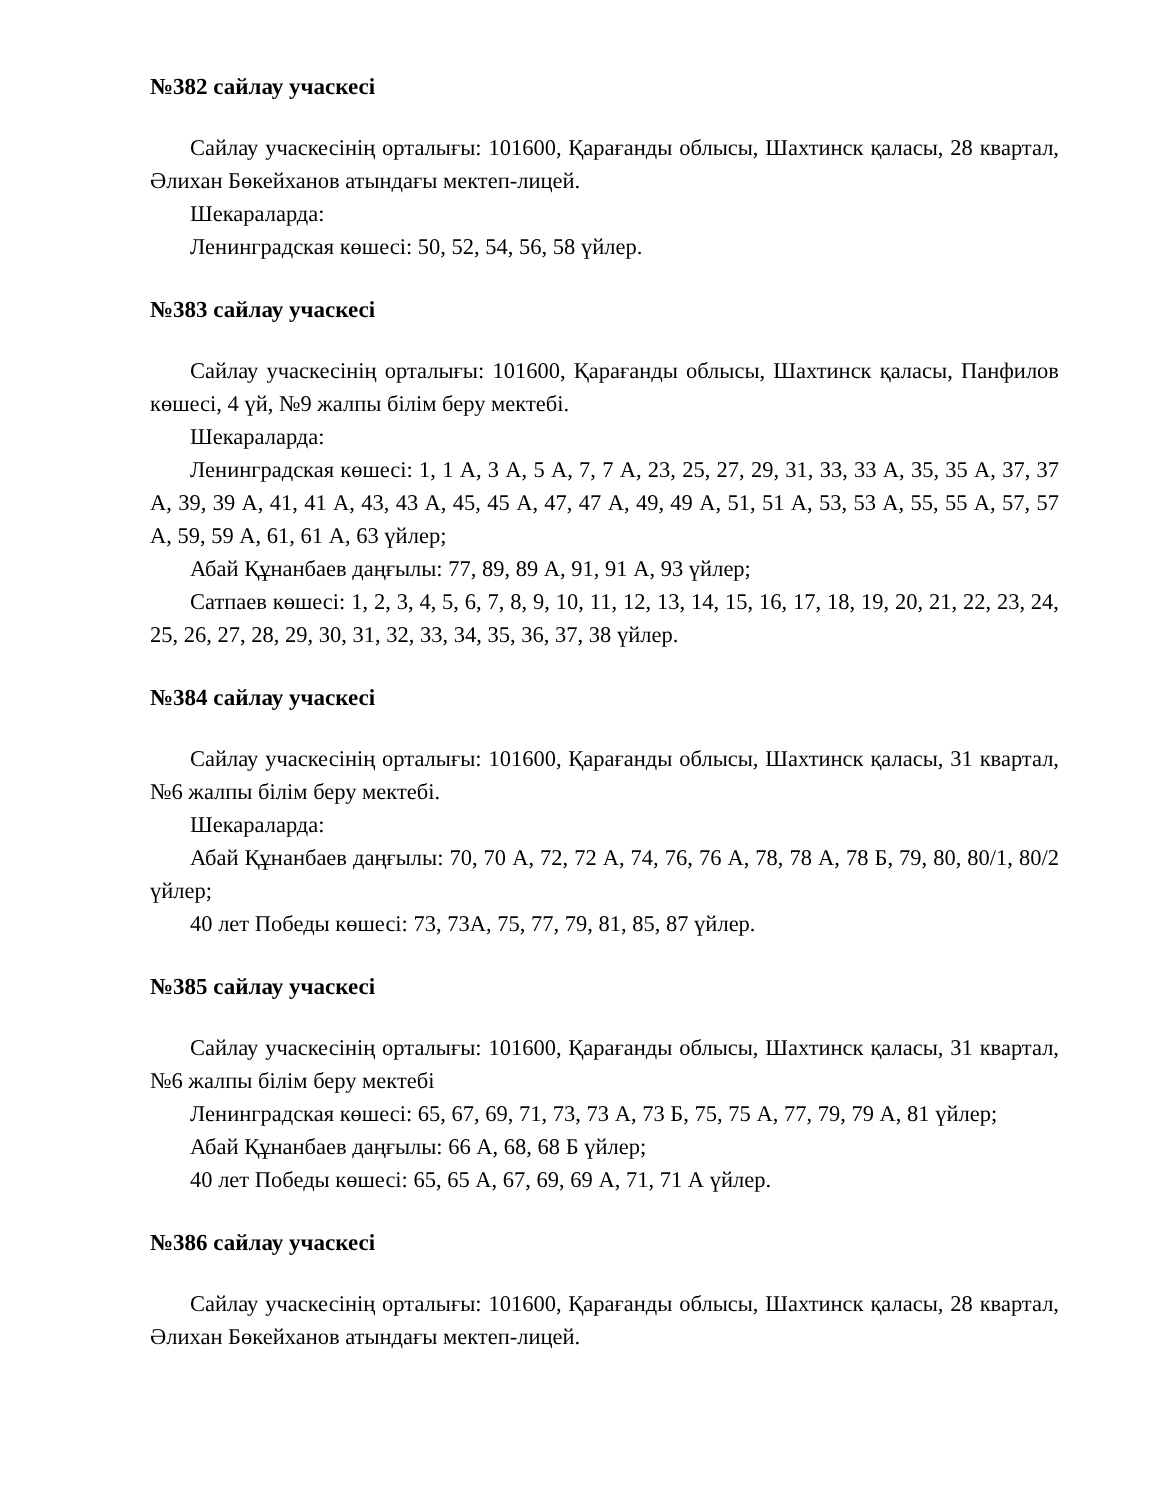№382 сайлау учаскесі
Сайлау учаскесінің орталығы: 101600, Қарағанды облысы, Шахтинск қаласы, 28 квартал, Әлихан Бөкейханов атындағы мектеп-лицей.
Шекараларда:
Ленинградская көшесі: 50, 52, 54, 56, 58 үйлер.
№383 сайлау учаскесі
Сайлау учаскесінің орталығы: 101600, Қарағанды облысы, Шахтинск қаласы, Панфилов көшесі, 4 үй, №9 жалпы білім беру мектебі.
Шекараларда:
Ленинградская көшесі: 1, 1 А, 3 А, 5 А, 7, 7 А, 23, 25, 27, 29, 31, 33, 33 А, 35, 35 А, 37, 37 А, 39, 39 А, 41, 41 А, 43, 43 А, 45, 45 А, 47, 47 А, 49, 49 А, 51, 51 А, 53, 53 А, 55, 55 А, 57, 57 А, 59, 59 А, 61, 61 А, 63 үйлер;
Абай Құнанбаев даңғылы: 77, 89, 89 А, 91, 91 А, 93 үйлер;
Сатпаев көшесі: 1, 2, 3, 4, 5, 6, 7, 8, 9, 10, 11, 12, 13, 14, 15, 16, 17, 18, 19, 20, 21, 22, 23, 24, 25, 26, 27, 28, 29, 30, 31, 32, 33, 34, 35, 36, 37, 38 үйлер.
№384 сайлау учаскесі
Сайлау учаскесінің орталығы: 101600, Қарағанды облысы, Шахтинск қаласы, 31 квартал, №6 жалпы білім беру мектебі.
Шекараларда:
Абай Құнанбаев даңғылы: 70, 70 А, 72, 72 А, 74, 76, 76 А, 78, 78 А, 78 Б, 79, 80, 80/1, 80/2 үйлер;
40 лет Победы көшесі: 73, 73А, 75, 77, 79, 81, 85, 87 үйлер.
№385 сайлау учаскесі
Сайлау учаскесінің орталығы: 101600, Қарағанды облысы, Шахтинск қаласы, 31 квартал, №6 жалпы білім беру мектебі
Ленинградская көшесі: 65, 67, 69, 71, 73, 73 А, 73 Б, 75, 75 А, 77, 79, 79 А, 81 үйлер;
Абай Құнанбаев даңғылы: 66 А, 68, 68 Б үйлер;
40 лет Победы көшесі: 65, 65 А, 67, 69, 69 А, 71, 71 А үйлер.
№386 сайлау учаскесі
Сайлау учаскесінің орталығы: 101600, Қарағанды облысы, Шахтинск қаласы, 28 квартал, Әлихан Бөкейханов атындағы мектеп-лицей.